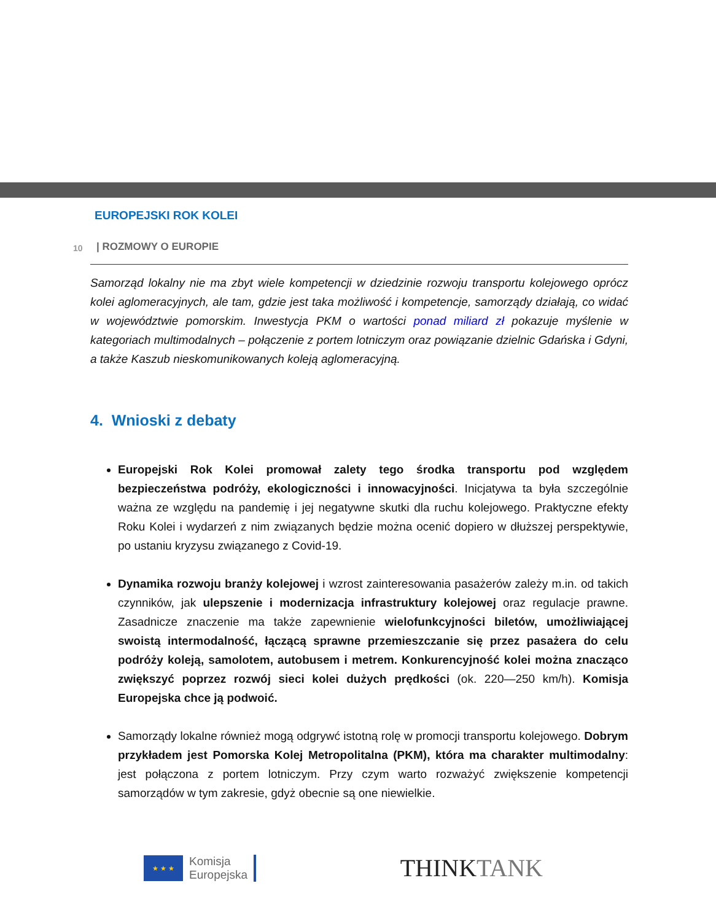EUROPEJSKI ROK KOLEI
10
| ROZMOWY O EUROPIE
Samorząd lokalny nie ma zbyt wiele kompetencji w dziedzinie rozwoju transportu kolejowego oprócz kolei aglomeracyjnych, ale tam, gdzie jest taka możliwość i kompetencje, samorządy działają, co widać w województwie pomorskim. Inwestycja PKM o wartości ponad miliard zł pokazuje myślenie w kategoriach multimodalnych – połączenie z portem lotniczym oraz powiązanie dzielnic Gdańska i Gdyni, a także Kaszub nieskomunikowanych koleją aglomeracyjną.
4. Wnioski z debaty
Europejski Rok Kolei promował zalety tego środka transportu pod względem bezpieczeństwa podróży, ekologiczności i innowacyjności. Inicjatywa ta była szczególnie ważna ze względu na pandemię i jej negatywne skutki dla ruchu kolejowego. Praktyczne efekty Roku Kolei i wydarzeń z nim związanych będzie można ocenić dopiero w dłuższej perspektywie, po ustaniu kryzysu związanego z Covid-19.
Dynamika rozwoju branży kolejowej i wzrost zainteresowania pasażerów zależy m.in. od takich czynników, jak ulepszenie i modernizacja infrastruktury kolejowej oraz regulacje prawne. Zasadnicze znaczenie ma także zapewnienie wielofunkcyjności biletów, umożliwiającej swoistą intermodalność, łączącą sprawne przemieszczanie się przez pasażera do celu podróży koleją, samolotem, autobusem i metrem. Konkurencyjność kolei można znacząco zwiększyć poprzez rozwój sieci kolei dużych prędkości (ok. 220—250 km/h). Komisja Europejska chce ją podwoić.
Samorządy lokalne również mogą odgrywć istotną rolę w promocji transportu kolejowego. Dobrym przykładem jest Pomorska Kolej Metropolitalna (PKM), która ma charakter multimodalny: jest połączona z portem lotniczym. Przy czym warto rozważyć zwiększenie kompetencji samorządów w tym zakresie, gdyż obecnie są one niewielkie.
★ ★ ★
Komisja
Europejska
THINKTANK